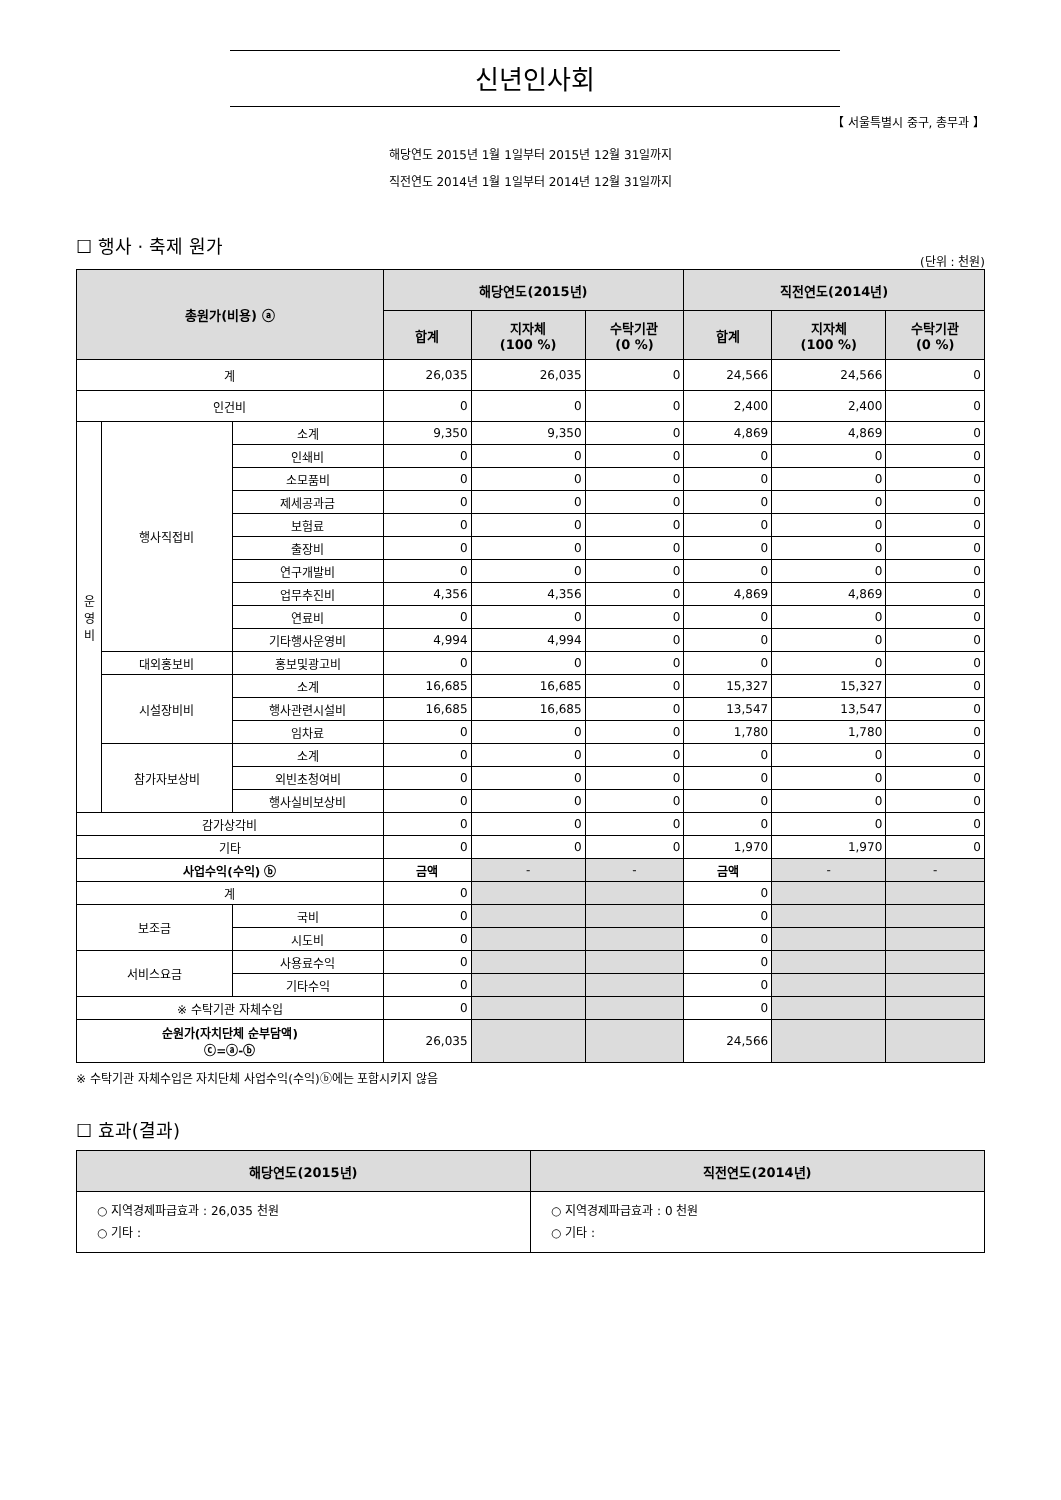신년인사회
【 서울특별시 중구, 총무과 】
해당연도 2015년 1월 1일부터 2015년 12월 31일까지
직전연도 2014년 1월 1일부터 2014년 12월 31일까지
☐ 행사 · 축제 원가
(단위 : 천원)
| 총원가(비용) ⓐ | | | 해당연도(2015년) | | | 직전연도(2014년) | | |
| --- | --- | --- | --- | --- | --- | --- | --- | --- |
| | | | 합계 | 지자체 (100 %) | 수탁기관 (0 %) | 합계 | 지자체 (100 %) | 수탁기관 (0 %) |
| 계 | | | 26,035 | 26,035 | 0 | 24,566 | 24,566 | 0 |
| 인건비 | | | 0 | 0 | 0 | 2,400 | 2,400 | 0 |
| 운 영 비 | 행사직접비 | 소계 | 9,350 | 9,350 | 0 | 4,869 | 4,869 | 0 |
| | | 인쇄비 | 0 | 0 | 0 | 0 | 0 | 0 |
| | | 소모품비 | 0 | 0 | 0 | 0 | 0 | 0 |
| | | 제세공과금 | 0 | 0 | 0 | 0 | 0 | 0 |
| | | 보험료 | 0 | 0 | 0 | 0 | 0 | 0 |
| | | 출장비 | 0 | 0 | 0 | 0 | 0 | 0 |
| | | 연구개발비 | 0 | 0 | 0 | 0 | 0 | 0 |
| | | 업무추진비 | 4,356 | 4,356 | 0 | 4,869 | 4,869 | 0 |
| | | 연료비 | 0 | 0 | 0 | 0 | 0 | 0 |
| | | 기타행사운영비 | 4,994 | 4,994 | 0 | 0 | 0 | 0 |
| | 대외홍보비 | 홍보및광고비 | 0 | 0 | 0 | 0 | 0 | 0 |
| | 시설장비비 | 소계 | 16,685 | 16,685 | 0 | 15,327 | 15,327 | 0 |
| | | 행사관련시설비 | 16,685 | 16,685 | 0 | 13,547 | 13,547 | 0 |
| | | 임차료 | 0 | 0 | 0 | 1,780 | 1,780 | 0 |
| | 참가자보상비 | 소계 | 0 | 0 | 0 | 0 | 0 | 0 |
| | | 외빈초청여비 | 0 | 0 | 0 | 0 | 0 | 0 |
| | | 행사실비보상비 | 0 | 0 | 0 | 0 | 0 | 0 |
| 감가상각비 | | | 0 | 0 | 0 | 0 | 0 | 0 |
| 기타 | | | 0 | 0 | 0 | 1,970 | 1,970 | 0 |
| 사업수익(수익) ⓑ | | | 금액 | - | - | 금액 | - | - |
| 계 | | | 0 | | | 0 | | |
| 보조금 | | 국비 | 0 | | | 0 | | |
| | | 시도비 | 0 | | | 0 | | |
| 서비스요금 | | 사용료수익 | 0 | | | 0 | | |
| | | 기타수익 | 0 | | | 0 | | |
| ※ 수탁기관 자체수입 | | | 0 | | | 0 | | |
| 순원가(자치단체 순부담액) ⓒ=ⓐ-ⓑ | | | 26,035 | | | 24,566 | | |
※ 수탁기관 자체수입은 자치단체 사업수익(수익)ⓑ에는 포함시키지 않음
☐ 효과(결과)
| 해당연도(2015년) | 직전연도(2014년) |
| --- | --- |
| ○ 지역경제파급효과 : 26,035 천원 ○ 기타 : | ○ 지역경제파급효과 : 0 천원 ○ 기타 : |